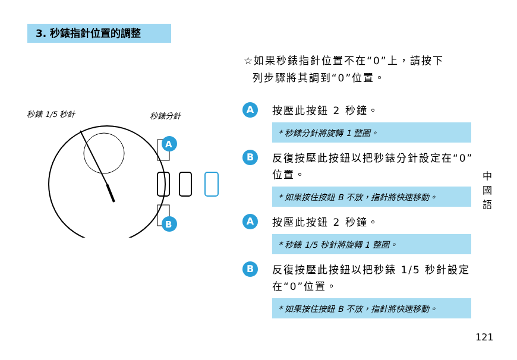3. 秒錶指針位置的調整
☆如果秒錶指針位置不在“0”上，請按下
列步驟將其調到“0”位置。
秒錶 1/5 秒針
秒錶分針
A
B
A
按壓此按鈕 2 秒鐘。
* 秒錶分針將旋轉 1 整圈。
B
反復按壓此按鈕以把秒錶分針設定在“0”位置。
* 如果按住按鈕 B 不放，指針將快速移動。
A
按壓此按鈕 2 秒鐘。
* 秒錶 1/5 秒針將旋轉 1 整圈。
B
反復按壓此按鈕以把秒錶 1/5 秒針設定在“0”位置。
* 如果按住按鈕 B 不放，指針將快速移動。
中 國 語
121